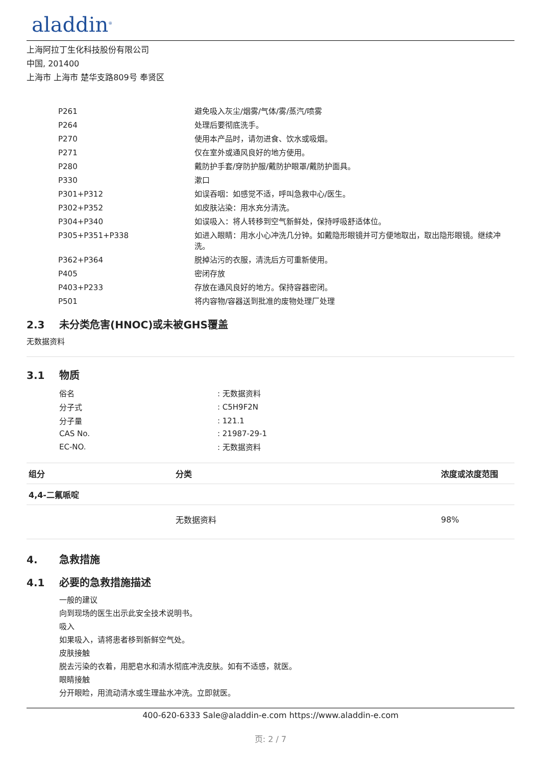aladdin<sup>®</sup>
上海阿拉丁生化科技股份有限公司
中国, 201400
上海市 上海市 楚华支路809号 奉贤区
| P261 | 避免吸入灰尘/烟雾/气体/雾/蒸汽/喷雾 |
| P264 | 处理后要彻底洗手。 |
| P270 | 使用本产品时，请勿进食、饮水或吸烟。 |
| P271 | 仅在室外或通风良好的地方使用。 |
| P280 | 戴防护手套/穿防护服/戴防护眼罩/戴防护面具。 |
| P330 | 漱口 |
| P301+P312 | 如误吞咽：如感觉不适，呼叫急救中心/医生。 |
| P302+P352 | 如皮肤沾染：用水充分清洗。 |
| P304+P340 | 如误吸入：将人转移到空气新鲜处，保持呼吸舒适体位。 |
| P305+P351+P338 | 如进入眼睛：用水小心冲洗几分钟。如戴隐形眼镜并可方便地取出，取出隐形眼镜。继续冲洗。 |
| P362+P364 | 脱掉沾污的衣服，清洗后方可重新使用。 |
| P405 | 密闭存放 |
| P403+P233 | 存放在通风良好的地方。保持容器密闭。 |
| P501 | 将内容物/容器送到批准的废物处理厂处理 |
2.3 未分类危害(HNOC)或未被GHS覆盖
无数据资料
3.1 物质
| 俗名 | : 无数据资料 |
| 分子式 | : C5H9F2N |
| 分子量 | : 121.1 |
| CAS No. | : 21987-29-1 |
| EC-NO. | : 无数据资料 |
| 组分 | 分类 | 浓度或浓度范围 |
| --- | --- | --- |
| 4,4-二氟哌啶 | | |
| | 无数据资料 | 98% |
4. 急救措施
4.1 必要的急救措施描述
一般的建议
向到现场的医生出示此安全技术说明书。
吸入
如果吸入，请将患者移到新鲜空气处。
皮肤接触
脱去污染的衣着，用肥皂水和清水彻底冲洗皮肤。如有不适感，就医。
眼睛接触
分开眼睑，用流动清水或生理盐水冲洗。立即就医。
400-620-6333 Sale@aladdin-e.com https://www.aladdin-e.com
页: 2 / 7